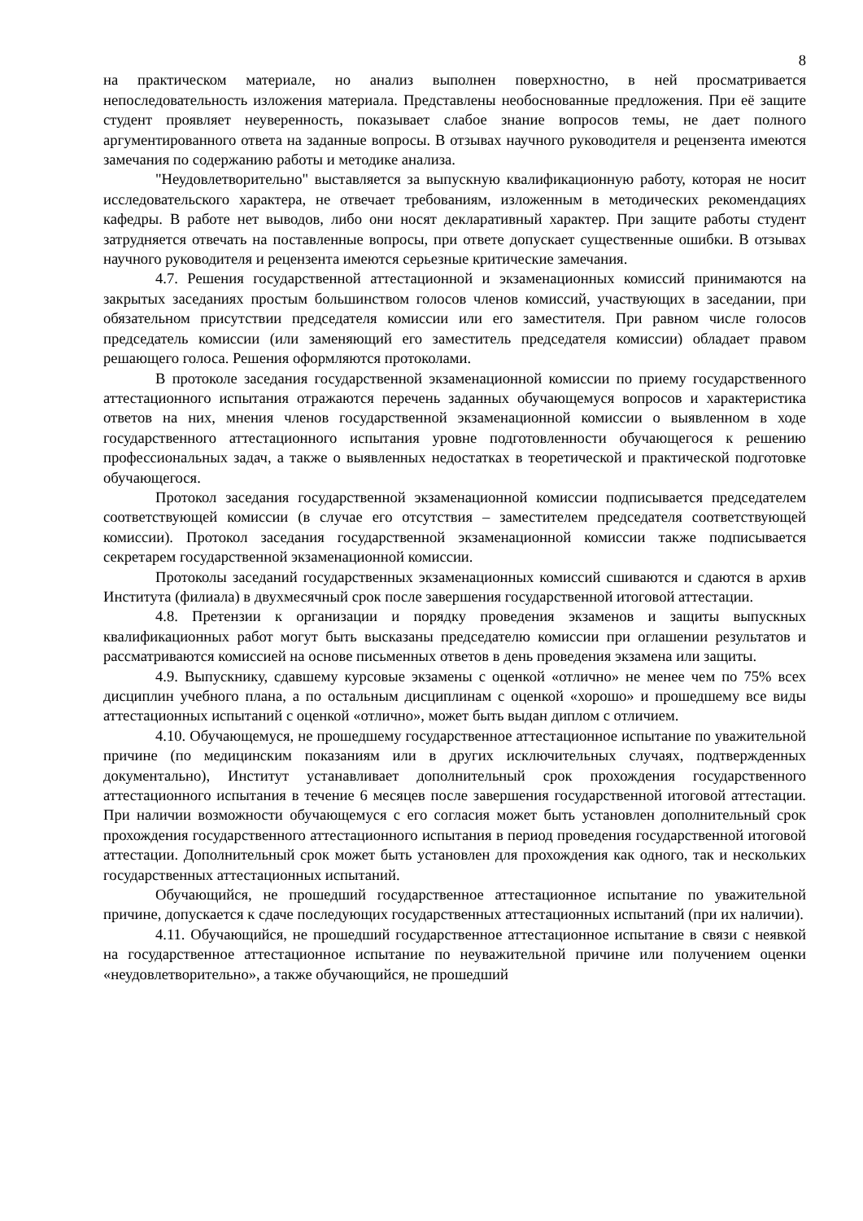8
на практическом материале, но анализ выполнен поверхностно, в ней просматривается непоследовательность изложения материала. Представлены необоснованные предложения. При её защите студент проявляет неуверенность, показывает слабое знание вопросов темы, не дает полного аргументированного ответа на заданные вопросы. В отзывах научного руководителя и рецензента имеются замечания по содержанию работы и методике анализа.
"Неудовлетворительно" выставляется за выпускную квалификационную работу, которая не носит исследовательского характера, не отвечает требованиям, изложенным в методических рекомендациях кафедры. В работе нет выводов, либо они носят декларативный характер. При защите работы студент затрудняется отвечать на поставленные вопросы, при ответе допускает существенные ошибки. В отзывах научного руководителя и рецензента имеются серьезные критические замечания.
4.7. Решения государственной аттестационной и экзаменационных комиссий принимаются на закрытых заседаниях простым большинством голосов членов комиссий, участвующих в заседании, при обязательном присутствии председателя комиссии или его заместителя. При равном числе голосов председатель комиссии (или заменяющий его заместитель председателя комиссии) обладает правом решающего голоса. Решения оформляются протоколами.
В протоколе заседания государственной экзаменационной комиссии по приему государственного аттестационного испытания отражаются перечень заданных обучающемуся вопросов и характеристика ответов на них, мнения членов государственной экзаменационной комиссии о выявленном в ходе государственного аттестационного испытания уровне подготовленности обучающегося к решению профессиональных задач, а также о выявленных недостатках в теоретической и практической подготовке обучающегося.
Протокол заседания государственной экзаменационной комиссии подписывается председателем соответствующей комиссии (в случае его отсутствия – заместителем председателя соответствующей комиссии). Протокол заседания государственной экзаменационной комиссии также подписывается секретарем государственной экзаменационной комиссии.
Протоколы заседаний государственных экзаменационных комиссий сшиваются и сдаются в архив Института (филиала) в двухмесячный срок после завершения государственной итоговой аттестации.
4.8. Претензии к организации и порядку проведения экзаменов и защиты выпускных квалификационных работ могут быть высказаны председателю комиссии при оглашении результатов и рассматриваются комиссией на основе письменных ответов в день проведения экзамена или защиты.
4.9. Выпускнику, сдавшему курсовые экзамены с оценкой «отлично» не менее чем по 75% всех дисциплин учебного плана, а по остальным дисциплинам с оценкой «хорошо» и прошедшему все виды аттестационных испытаний с оценкой «отлично», может быть выдан диплом с отличием.
4.10. Обучающемуся, не прошедшему государственное аттестационное испытание по уважительной причине (по медицинским показаниям или в других исключительных случаях, подтвержденных документально), Институт устанавливает дополнительный срок прохождения государственного аттестационного испытания в течение 6 месяцев после завершения государственной итоговой аттестации. При наличии возможности обучающемуся с его согласия может быть установлен дополнительный срок прохождения государственного аттестационного испытания в период проведения государственной итоговой аттестации. Дополнительный срок может быть установлен для прохождения как одного, так и нескольких государственных аттестационных испытаний.
Обучающийся, не прошедший государственное аттестационное испытание по уважительной причине, допускается к сдаче последующих государственных аттестационных испытаний (при их наличии).
4.11. Обучающийся, не прошедший государственное аттестационное испытание в связи с неявкой на государственное аттестационное испытание по неуважительной причине или получением оценки «неудовлетворительно», а также обучающийся, не прошедший